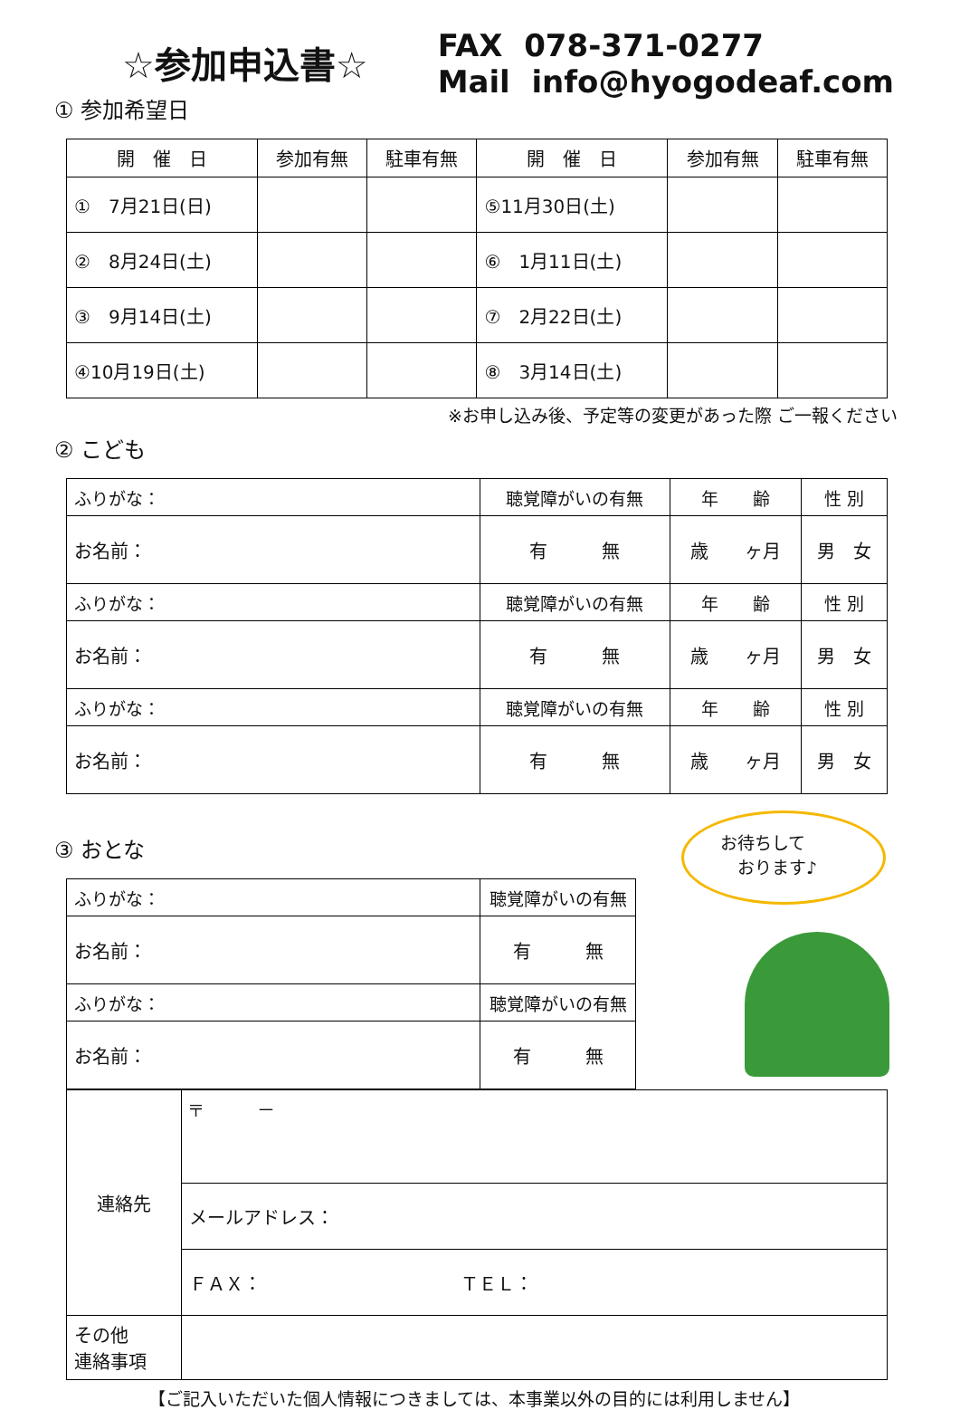☆参加申込書☆
① 参加希望日
FAX 078-371-0277
Mail info@hyogodeaf.com
| 開 催 日 | 参加有無 | 駐車有無 | 開 催 日 | 参加有無 | 駐車有無 |
| --- | --- | --- | --- | --- | --- |
| ① 7月21日(日) | | | ⑤11月30日(土) | | |
| ② 8月24日(土) | | | ⑥ 1月11日(土) | | |
| ③ 9月14日(土) | | | ⑦ 2月22日(土) | | |
| ④10月19日(土) | | | ⑧ 3月14日(土) | | |
※お申し込み後、予定等の変更があった際 ご一報ください
② こども
| ふりがな： | 聴覚障がいの有無 | 年 齢 | 性 別 |
| お名前： | 有 無 | 歳 ヶ月 | 男 女 |
| ふりがな： | 聴覚障がいの有無 | 年 齢 | 性 別 |
| お名前： | 有 無 | 歳 ヶ月 | 男 女 |
| ふりがな： | 聴覚障がいの有無 | 年 齢 | 性 別 |
| お名前： | 有 無 | 歳 ヶ月 | 男 女 |
③ おとな
| ふりがな： | 聴覚障がいの有無 |
| お名前： | 有 無 |
| ふりがな： | 聴覚障がいの有無 |
| お名前： | 有 無 |
お待ちして
　おります♪
| 連絡先 | 〒 － |
| | メールアドレス： |
| | ＦＡＸ： ＴＥＬ： |
| その他 連絡事項 | |
【ご記入いただいた個人情報につきましては、本事業以外の目的には利用しません】